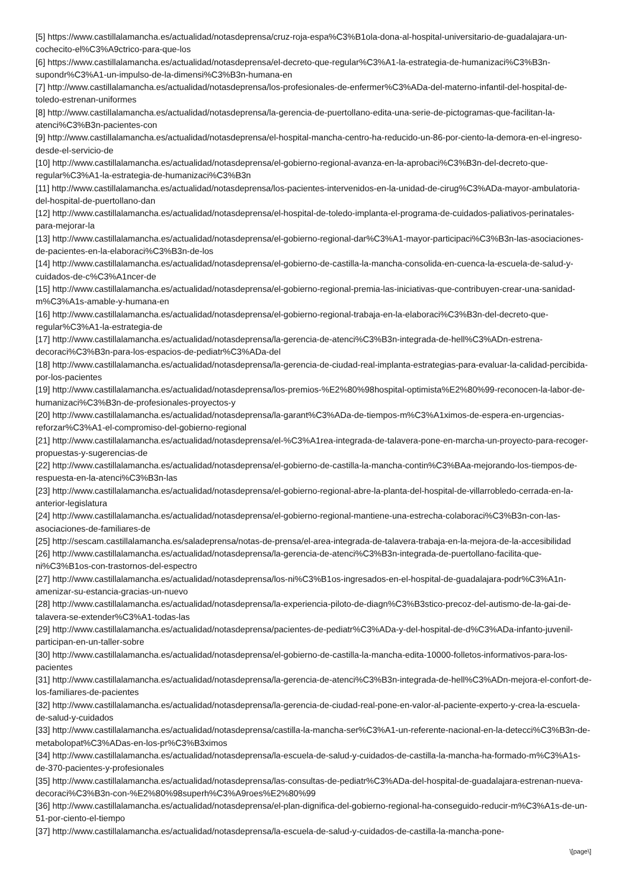[5] https://www.castillalamancha.es/actualidad/notasdeprensa/cruz-roja-espa%C3%B1ola-dona-al-hospital-universitario-de-guadalajara-un-cochecito-el%C3%A9ctrico-para-que-los
[6] https://www.castillalamancha.es/actualidad/notasdeprensa/el-decreto-que-regular%C3%A1-la-estrategia-de-humanizaci%C3%B3n-supondr%C3%A1-un-impulso-de-la-dimensi%C3%B3n-humana-en
[7] http://www.castillalamancha.es/actualidad/notasdeprensa/los-profesionales-de-enfermer%C3%ADa-del-materno-infantil-del-hospital-de-toledo-estrenan-uniformes
[8] http://www.castillalamancha.es/actualidad/notasdeprensa/la-gerencia-de-puertollano-edita-una-serie-de-pictogramas-que-facilitan-la-atenci%C3%B3n-pacientes-con
[9] http://www.castillalamancha.es/actualidad/notasdeprensa/el-hospital-mancha-centro-ha-reducido-un-86-por-ciento-la-demora-en-el-ingreso-desde-el-servicio-de
[10] http://www.castillalamancha.es/actualidad/notasdeprensa/el-gobierno-regional-avanza-en-la-aprobaci%C3%B3n-del-decreto-que-regular%C3%A1-la-estrategia-de-humanizaci%C3%B3n
[11] http://www.castillalamancha.es/actualidad/notasdeprensa/los-pacientes-intervenidos-en-la-unidad-de-cirug%C3%ADa-mayor-ambulatoria-del-hospital-de-puertollano-dan
[12] http://www.castillalamancha.es/actualidad/notasdeprensa/el-hospital-de-toledo-implanta-el-programa-de-cuidados-paliativos-perinatales-para-mejorar-la
[13] http://www.castillalamancha.es/actualidad/notasdeprensa/el-gobierno-regional-dar%C3%A1-mayor-participaci%C3%B3n-las-asociaciones-de-pacientes-en-la-elaboraci%C3%B3n-de-los
[14] http://www.castillalamancha.es/actualidad/notasdeprensa/el-gobierno-de-castilla-la-mancha-consolida-en-cuenca-la-escuela-de-salud-y-cuidados-de-c%C3%A1ncer-de
[15] http://www.castillalamancha.es/actualidad/notasdeprensa/el-gobierno-regional-premia-las-iniciativas-que-contribuyen-crear-una-sanidad-m%C3%A1s-amable-y-humana-en
[16] http://www.castillalamancha.es/actualidad/notasdeprensa/el-gobierno-regional-trabaja-en-la-elaboraci%C3%B3n-del-decreto-que-regular%C3%A1-la-estrategia-de
[17] http://www.castillalamancha.es/actualidad/notasdeprensa/la-gerencia-de-atenci%C3%B3n-integrada-de-hell%C3%ADn-estrena-decoraci%C3%B3n-para-los-espacios-de-pediatr%C3%ADa-del
[18] http://www.castillalamancha.es/actualidad/notasdeprensa/la-gerencia-de-ciudad-real-implanta-estrategias-para-evaluar-la-calidad-percibida-por-los-pacientes
[19] http://www.castillalamancha.es/actualidad/notasdeprensa/los-premios-%E2%80%98hospital-optimista%E2%80%99-reconocen-la-labor-de-humanizaci%C3%B3n-de-profesionales-proyectos-y
[20] http://www.castillalamancha.es/actualidad/notasdeprensa/la-garant%C3%ADa-de-tiempos-m%C3%A1ximos-de-espera-en-urgencias-reforzar%C3%A1-el-compromiso-del-gobierno-regional
[21] http://www.castillalamancha.es/actualidad/notasdeprensa/el-%C3%A1rea-integrada-de-talavera-pone-en-marcha-un-proyecto-para-recoger-propuestas-y-sugerencias-de
[22] http://www.castillalamancha.es/actualidad/notasdeprensa/el-gobierno-de-castilla-la-mancha-contin%C3%BAa-mejorando-los-tiempos-de-respuesta-en-la-atenci%C3%B3n-las
[23] http://www.castillalamancha.es/actualidad/notasdeprensa/el-gobierno-regional-abre-la-planta-del-hospital-de-villarrobledo-cerrada-en-la-anterior-legislatura
[24] http://www.castillalamancha.es/actualidad/notasdeprensa/el-gobierno-regional-mantiene-una-estrecha-colaboraci%C3%B3n-con-las-asociaciones-de-familiares-de
[25] http://sescam.castillalamancha.es/saladeprensa/notas-de-prensa/el-area-integrada-de-talavera-trabaja-en-la-mejora-de-la-accesibilidad
[26] http://www.castillalamancha.es/actualidad/notasdeprensa/la-gerencia-de-atenci%C3%B3n-integrada-de-puertollano-facilita-que-ni%C3%B1os-con-trastornos-del-espectro
[27] http://www.castillalamancha.es/actualidad/notasdeprensa/los-ni%C3%B1os-ingresados-en-el-hospital-de-guadalajara-podr%C3%A1n-amenizar-su-estancia-gracias-un-nuevo
[28] http://www.castillalamancha.es/actualidad/notasdeprensa/la-experiencia-piloto-de-diagn%C3%B3stico-precoz-del-autismo-de-la-gai-de-talavera-se-extender%C3%A1-todas-las
[29] http://www.castillalamancha.es/actualidad/notasdeprensa/pacientes-de-pediatr%C3%ADa-y-del-hospital-de-d%C3%ADa-infanto-juvenil-participan-en-un-taller-sobre
[30] http://www.castillalamancha.es/actualidad/notasdeprensa/el-gobierno-de-castilla-la-mancha-edita-10000-folletos-informativos-para-los-pacientes
[31] http://www.castillalamancha.es/actualidad/notasdeprensa/la-gerencia-de-atenci%C3%B3n-integrada-de-hell%C3%ADn-mejora-el-confort-de-los-familiares-de-pacientes
[32] http://www.castillalamancha.es/actualidad/notasdeprensa/la-gerencia-de-ciudad-real-pone-en-valor-al-paciente-experto-y-crea-la-escuela-de-salud-y-cuidados
[33] http://www.castillalamancha.es/actualidad/notasdeprensa/castilla-la-mancha-ser%C3%A1-un-referente-nacional-en-la-detecci%C3%B3n-de-metabolopat%C3%ADas-en-los-pr%C3%B3ximos
[34] http://www.castillalamancha.es/actualidad/notasdeprensa/la-escuela-de-salud-y-cuidados-de-castilla-la-mancha-ha-formado-m%C3%A1s-de-370-pacientes-y-profesionales
[35] http://www.castillalamancha.es/actualidad/notasdeprensa/las-consultas-de-pediatr%C3%ADa-del-hospital-de-guadalajara-estrenan-nueva-decoraci%C3%B3n-con-%E2%80%98superh%C3%A9roes%E2%80%99
[36] http://www.castillalamancha.es/actualidad/notasdeprensa/el-plan-dignifica-del-gobierno-regional-ha-conseguido-reducir-m%C3%A1s-de-un-51-por-ciento-el-tiempo
[37] http://www.castillalamancha.es/actualidad/notasdeprensa/la-escuela-de-salud-y-cuidados-de-castilla-la-mancha-pone-
\[page\]